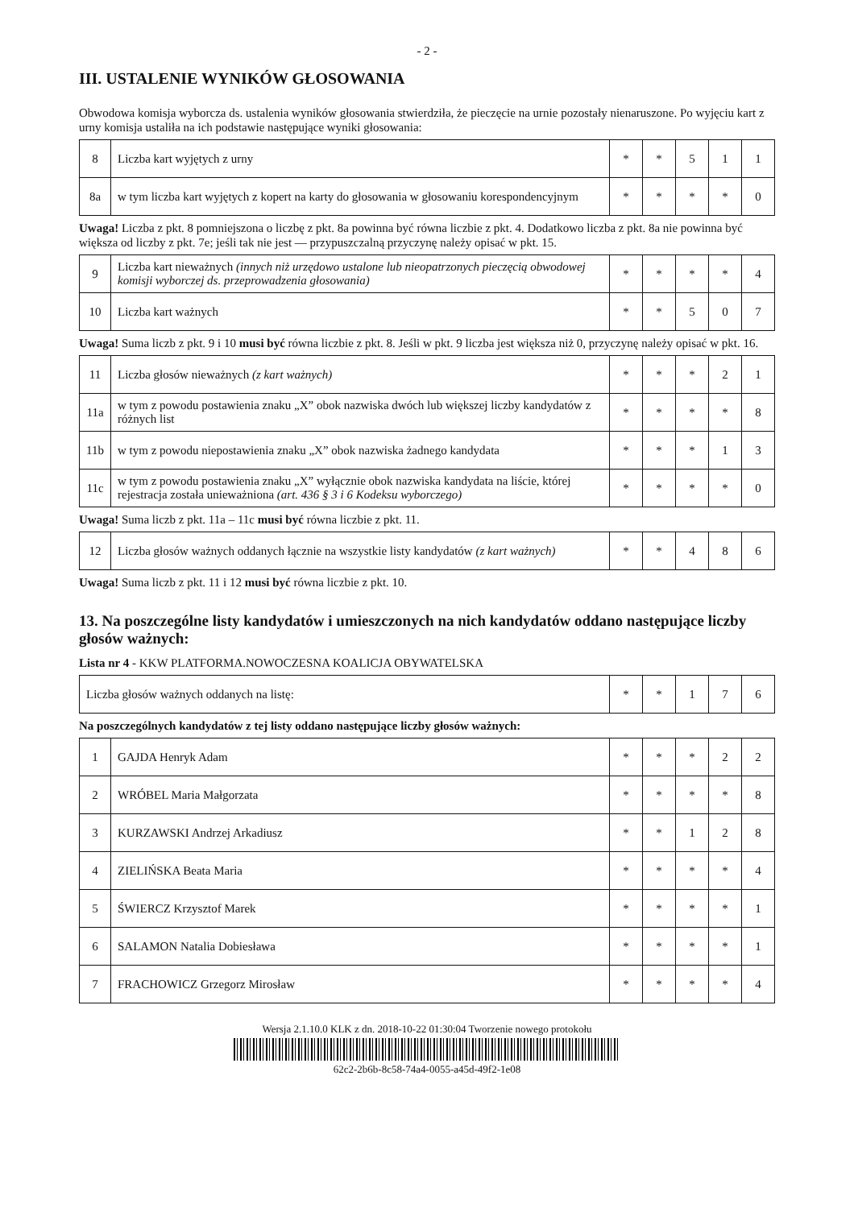- 2 -
III. USTALENIE WYNIKÓW GŁOSOWANIA
Obwodowa komisja wyborcza ds. ustalenia wyników głosowania stwierdziła, że pieczęcie na urnie pozostały nienaruszone. Po wyjęciu kart z urny komisja ustaliła na ich podstawie następujące wyniki głosowania:
| 8 | Liczba kart wyjętych z urny | * | * | 5 | 1 | 1 |
| 8a | w tym liczba kart wyjętych z kopert na karty do głosowania w głosowaniu korespondencyjnym | * | * | * | * | 0 |
Uwaga! Liczba z pkt. 8 pomniejszona o liczbę z pkt. 8a powinna być równa liczbie z pkt. 4. Dodatkowo liczba z pkt. 8a nie powinna być większa od liczby z pkt. 7e; jeśli tak nie jest — przypuszczalną przyczynę należy opisać w pkt. 15.
| 9 | Liczba kart nieważnych (innych niż urzędowo ustalone lub nieopatrzonych pieczęcią obwodowej komisji wyborczej ds. przeprowadzenia głosowania) | * | * | * | * | 4 |
| 10 | Liczba kart ważnych | * | * | 5 | 0 | 7 |
Uwaga! Suma liczb z pkt. 9 i 10 musi być równa liczbie z pkt. 8. Jeśli w pkt. 9 liczba jest większa niż 0, przyczynę należy opisać w pkt. 16.
| 11 | Liczba głosów nieważnych (z kart ważnych) | * | * | * | 2 | 1 |
| 11a | w tym z powodu postawienia znaku „X” obok nazwiska dwóch lub większej liczby kandydatów z różnych list | * | * | * | * | 8 |
| 11b | w tym z powodu niepostawienia znaku „X” obok nazwiska żadnego kandydata | * | * | * | 1 | 3 |
| 11c | w tym z powodu postawienia znaku „X” wyłącznie obok nazwiska kandydata na liście, której rejestracja została unieważniona (art. 436 § 3 i 6 Kodeksu wyborczego) | * | * | * | * | 0 |
Uwaga! Suma liczb z pkt. 11a – 11c musi być równa liczbie z pkt. 11.
| 12 | Liczba głosów ważnych oddanych łącznie na wszystkie listy kandydatów (z kart ważnych) | * | * | 4 | 8 | 6 |
Uwaga! Suma liczb z pkt. 11 i 12 musi być równa liczbie z pkt. 10.
13. Na poszczególne listy kandydatów i umieszczonych na nich kandydatów oddano następujące liczby głosów ważnych:
Lista nr 4 - KKW PLATFORMA.NOWOCZESNA KOALICJA OBYWATELSKA
| Liczba głosów ważnych oddanych na listę: | * | * | 1 | 7 | 6 |
Na poszczególnych kandydatów z tej listy oddano następujące liczby głosów ważnych:
| 1 | GAJDA Henryk Adam | * | * | * | 2 | 2 |
| 2 | WRÓBEL Maria Małgorzata | * | * | * | * | 8 |
| 3 | KURZAWSKI Andrzej Arkadiusz | * | * | 1 | 2 | 8 |
| 4 | ZIELIŃSKA Beata Maria | * | * | * | * | 4 |
| 5 | ŚWIERCZ Krzysztof Marek | * | * | * | * | 1 |
| 6 | SALAMON Natalia Dobiesława | * | * | * | * | 1 |
| 7 | FRACHOWICZ Grzegorz Mirosław | * | * | * | * | 4 |
Wersja 2.1.10.0 KLK z dn. 2018-10-22 01:30:04 Tworzenie nowego protokołu
62c2-2b6b-8c58-74a4-0055-a45d-49f2-1e08